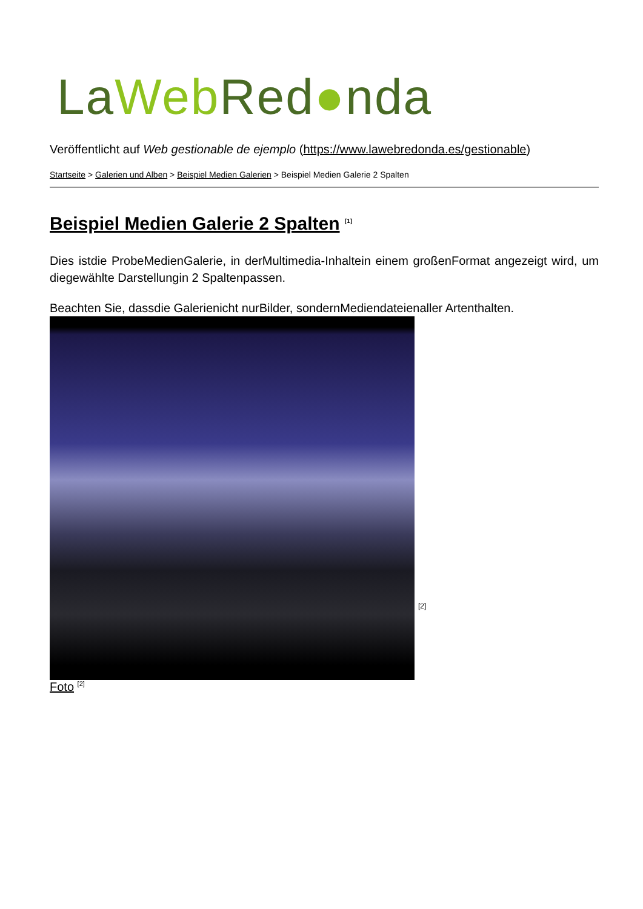LaWeb Red●nda
Veröffentlicht auf Web gestionable de ejemplo (https://www.lawebredonda.es/gestionable)
Startseite > Galerien und Alben > Beispiel Medien Galerien > Beispiel Medien Galerie 2 Spalten
Beispiel Medien Galerie 2 Spalten <sup>[1]</sup>
Dies istdie ProbeMedienGalerie, in derMultimedia-Inhaltein einem großenFormat angezeigt wird, um diegewählte Darstellungin 2 Spaltenpassen.
Beachten Sie, dassdie Galerienicht nurBilder, sondernMediendateienaller Artenthalten.
[2]
Foto <sup>[2]</sup>